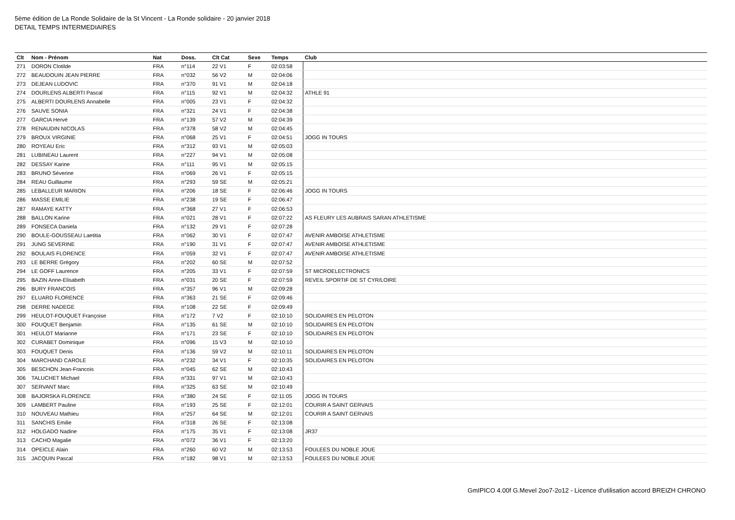5ème édition de La Ronde Solidaire de la St Vincent - La Ronde solidaire - 20 janvier 2018
DETAIL TEMPS INTERMEDIAIRES
| Clt | Nom - Prénom | Nat | Doss. | Clt Cat | Sexe | Temps | Club |
| --- | --- | --- | --- | --- | --- | --- | --- |
| 271 | DORON Clotilde | FRA | n°114 | 22 V1 | F | 02:03:58 | |
| 272 | BEAUDOUIN JEAN PIERRE | FRA | n°032 | 56 V2 | M | 02:04:06 | |
| 273 | DEJEAN LUDOVIC | FRA | n°370 | 91 V1 | M | 02:04:18 | |
| 274 | DOURLENS ALBERTI Pascal | FRA | n°115 | 92 V1 | M | 02:04:32 | ATHLE 91 |
| 275 | ALBERTI DOURLENS Annabelle | FRA | n°005 | 23 V1 | F | 02:04:32 | |
| 276 | SAUVE SONIA | FRA | n°321 | 24 V1 | F | 02:04:38 | |
| 277 | GARCIA Hervé | FRA | n°139 | 57 V2 | M | 02:04:39 | |
| 278 | RENAUDIN NICOLAS | FRA | n°378 | 58 V2 | M | 02:04:45 | |
| 279 | BROUX VIRGINIE | FRA | n°068 | 25 V1 | F | 02:04:51 | JOGG IN TOURS |
| 280 | ROYEAU Eric | FRA | n°312 | 93 V1 | M | 02:05:03 | |
| 281 | LUBINEAU Laurent | FRA | n°227 | 94 V1 | M | 02:05:08 | |
| 282 | DESSAY Karine | FRA | n°111 | 95 V1 | M | 02:05:15 | |
| 283 | BRUNO Séverine | FRA | n°069 | 26 V1 | F | 02:05:15 | |
| 284 | REAU Guillaume | FRA | n°293 | 59 SE | M | 02:05:21 | |
| 285 | LEBALLEUR MARION | FRA | n°206 | 18 SE | F | 02:06:46 | JOGG IN TOURS |
| 286 | MASSE EMILIE | FRA | n°238 | 19 SE | F | 02:06:47 | |
| 287 | RAMAYE KATTY | FRA | n°368 | 27 V1 | F | 02:06:53 | |
| 288 | BALLON Karine | FRA | n°021 | 28 V1 | F | 02:07:22 | AS FLEURY LES AUBRAIS SARAN ATHLETISME |
| 289 | FONSECA Daniela | FRA | n°132 | 29 V1 | F | 02:07:28 | |
| 290 | BOULE-GOUSSEAU Laetitia | FRA | n°062 | 30 V1 | F | 02:07:47 | AVENIR AMBOISE ATHLETISME |
| 291 | JUNG SEVERINE | FRA | n°190 | 31 V1 | F | 02:07:47 | AVENIR AMBOISE ATHLETISME |
| 292 | BOULAIS FLORENCE | FRA | n°059 | 32 V1 | F | 02:07:47 | AVENIR AMBOISE ATHLETISME |
| 293 | LE BERRE Grégory | FRA | n°202 | 60 SE | M | 02:07:52 | |
| 294 | LE GOFF Laurence | FRA | n°205 | 33 V1 | F | 02:07:59 | ST MICROELECTRONICS |
| 295 | BAZIN Anne-Elisabeth | FRA | n°031 | 20 SE | F | 02:07:59 | REVEIL SPORTIF DE ST CYR/LOIRE |
| 296 | BURY FRANCOIS | FRA | n°357 | 96 V1 | M | 02:09:28 | |
| 297 | ELUARD FLORENCE | FRA | n°363 | 21 SE | F | 02:09:46 | |
| 298 | DERRE NADEGE | FRA | n°108 | 22 SE | F | 02:09:49 | |
| 299 | HEULOT-FOUQUET Françoise | FRA | n°172 | 7 V2 | F | 02:10:10 | SOLIDAIRES EN PELOTON |
| 300 | FOUQUET Benjamin | FRA | n°135 | 61 SE | M | 02:10:10 | SOLIDAIRES EN PELOTON |
| 301 | HEULOT Marianne | FRA | n°171 | 23 SE | F | 02:10:10 | SOLIDAIRES EN PELOTON |
| 302 | CURABET Dominique | FRA | n°096 | 15 V3 | M | 02:10:10 | |
| 303 | FOUQUET Denis | FRA | n°136 | 59 V2 | M | 02:10:11 | SOLIDAIRES EN PELOTON |
| 304 | MARCHAND CAROLE | FRA | n°232 | 34 V1 | F | 02:10:35 | SOLIDAIRES EN PELOTON |
| 305 | BESCHON Jean-Francois | FRA | n°045 | 62 SE | M | 02:10:43 | |
| 306 | TALUCHET Michael | FRA | n°331 | 97 V1 | M | 02:10:43 | |
| 307 | SERVANT Marc | FRA | n°325 | 63 SE | M | 02:10:49 | |
| 308 | BAJORSKA FLORENCE | FRA | n°380 | 24 SE | F | 02:11:05 | JOGG IN TOURS |
| 309 | LAMBERT Pauline | FRA | n°193 | 25 SE | F | 02:12:01 | COURIR A SAINT GERVAIS |
| 310 | NOUVEAU Mathieu | FRA | n°257 | 64 SE | M | 02:12:01 | COURIR A SAINT GERVAIS |
| 311 | SANCHIS Emilie | FRA | n°318 | 26 SE | F | 02:13:08 | |
| 312 | HOLGADO Nadine | FRA | n°175 | 35 V1 | F | 02:13:08 | JR37 |
| 313 | CACHO Magalie | FRA | n°072 | 36 V1 | F | 02:13:20 | |
| 314 | OPEICLE Alain | FRA | n°260 | 60 V2 | M | 02:13:53 | FOULEES DU NOBLE JOUE |
| 315 | JACQUIN Pascal | FRA | n°182 | 98 V1 | M | 02:13:53 | FOULEES DU NOBLE JOUE |
GmIPICO 4.00f G.Mevel 2oo7-2o12 - Licence d'utilisation accord BREIZH CHRONO